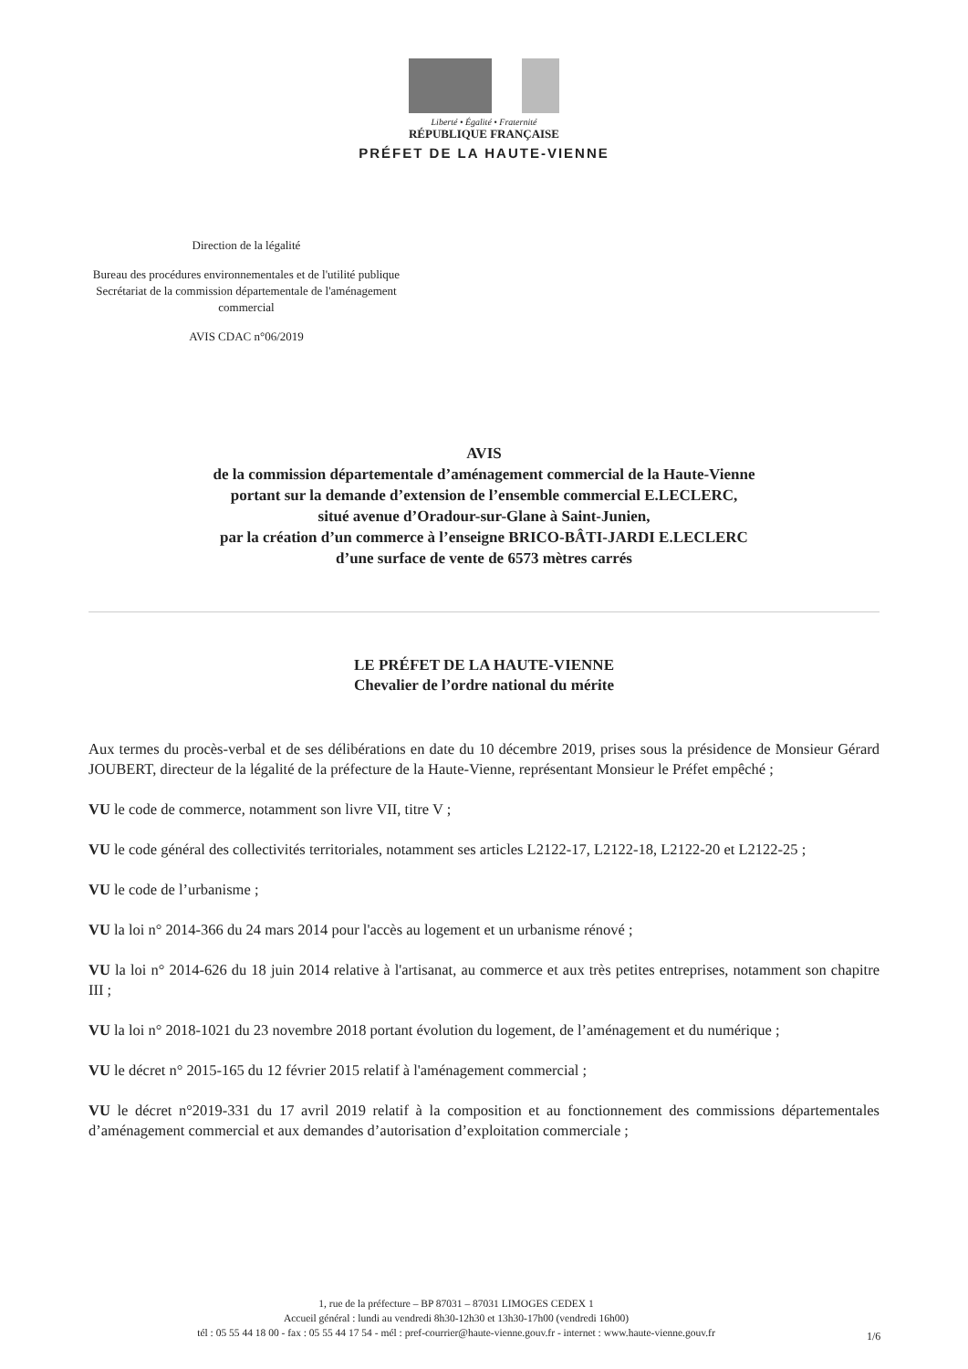Liberté • Égalité • Fraternité
RÉPUBLIQUE FRANÇAISE
PRÉFET DE LA HAUTE-VIENNE
Direction de la légalité
Bureau des procédures environnementales et de l'utilité publique
Secrétariat de la commission départementale de l'aménagement commercial
AVIS CDAC n°06/2019
AVIS
de la commission départementale d’aménagement commercial de la Haute-Vienne
portant sur la demande d’extension de l’ensemble commercial E.LECLERC,
situé avenue d’Oradour-sur-Glane à Saint-Junien,
par la création d’un commerce à l’enseigne BRICO-BÂTI-JARDI E.LECLERC
d’une surface de vente de 6573 mètres carrés
LE PRÉFET DE LA HAUTE-VIENNE
Chevalier de l’ordre national du mérite
Aux termes du procès-verbal et de ses délibérations en date du 10 décembre 2019, prises sous la présidence de Monsieur Gérard JOUBERT, directeur de la légalité de la préfecture de la Haute-Vienne, représentant Monsieur le Préfet empêché ;
VU le code de commerce, notamment son livre VII, titre V ;
VU le code général des collectivités territoriales, notamment ses articles L2122-17, L2122-18, L2122-20 et L2122-25 ;
VU le code de l’urbanisme ;
VU la loi n° 2014-366 du 24 mars 2014 pour l'accès au logement et un urbanisme rénové ;
VU la loi n° 2014-626 du 18 juin 2014 relative à l'artisanat, au commerce et aux très petites entreprises, notamment son chapitre III ;
VU la loi n° 2018-1021 du 23 novembre 2018 portant évolution du logement, de l’aménagement et du numérique ;
VU le décret n° 2015-165 du 12 février 2015 relatif à l'aménagement commercial ;
VU le décret n°2019-331 du 17 avril 2019 relatif à la composition et au fonctionnement des commissions départementales d’aménagement commercial et aux demandes d’autorisation d’exploitation commerciale ;
1, rue de la préfecture – BP 87031 – 87031 LIMOGES CEDEX 1
Accueil général : lundi au vendredi 8h30-12h30 et 13h30-17h00 (vendredi 16h00)
tél : 05 55 44 18 00 - fax : 05 55 44 17 54 - mél : pref-courrier@haute-vienne.gouv.fr - internet : www.haute-vienne.gouv.fr
1/6